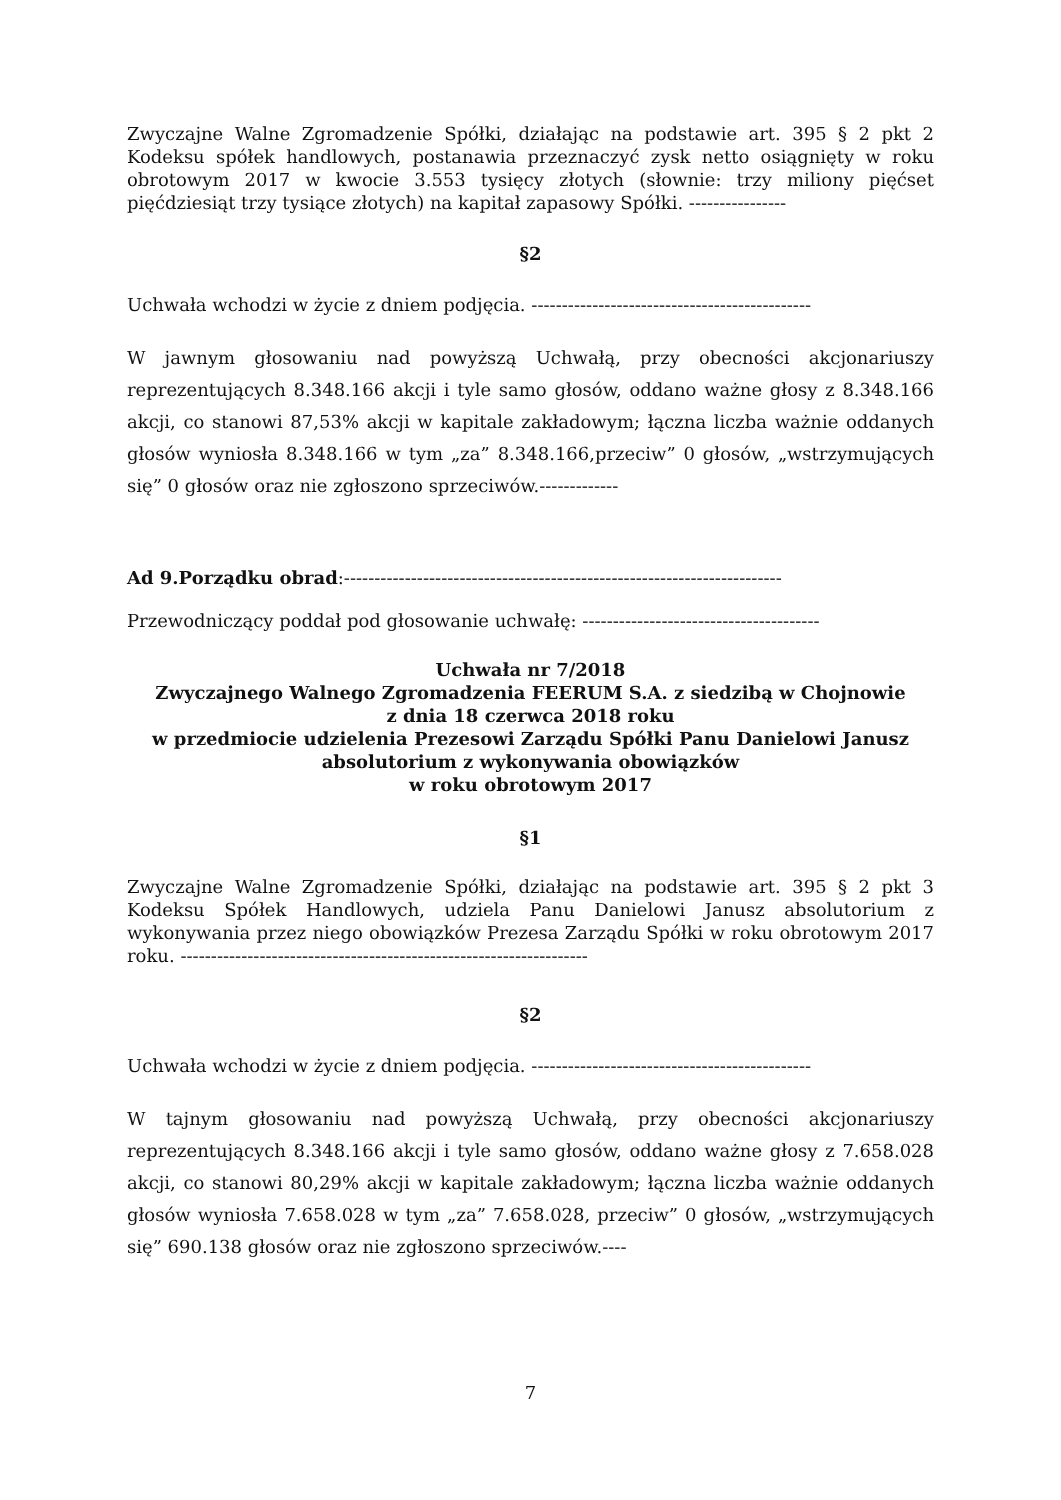Zwyczajne Walne Zgromadzenie Spółki, działając na podstawie art. 395 § 2 pkt 2 Kodeksu spółek handlowych, postanawia przeznaczyć zysk netto osiągnięty w roku obrotowym 2017 w kwocie 3.553 tysięcy złotych (słownie: trzy miliony pięćset pięćdziesiąt trzy tysiące złotych) na kapitał zapasowy Spółki. ----------------
§2
Uchwała wchodzi w życie z dniem podjęcia. ----------------------------------------------
W jawnym głosowaniu nad powyższą Uchwałą, przy obecności akcjonariuszy reprezentujących 8.348.166 akcji i tyle samo głosów, oddano ważne głosy z 8.348.166 akcji, co stanowi 87,53% akcji w kapitale zakładowym; łączna liczba ważnie oddanych głosów wyniosła 8.348.166 w tym „za” 8.348.166,przeciw” 0 głosów, „wstrzymujących się” 0 głosów oraz nie zgłoszono sprzeciwów.-------------
Ad 9.Porządku obrad:------------------------------------------------------------------------
Przewodniczący poddał pod głosowanie uchwałę: ---------------------------------------
Uchwała nr 7/2018
Zwyczajnego Walnego Zgromadzenia FEERUM S.A. z siedzibą w Chojnowie
z dnia 18 czerwca 2018 roku
w przedmiocie udzielenia Prezesowi Zarządu Spółki Panu Danielowi Janusz
absolutorium z wykonywania obowiązków
w roku obrotowym 2017
§1
Zwyczajne Walne Zgromadzenie Spółki, działając na podstawie art. 395 § 2 pkt 3 Kodeksu Spółek Handlowych, udziela Panu Danielowi Janusz absolutorium z wykonywania przez niego obowiązków Prezesa Zarządu Spółki w roku obrotowym 2017 roku. -------------------------------------------------------------------
§2
Uchwała wchodzi w życie z dniem podjęcia. ----------------------------------------------
W tajnym głosowaniu nad powyższą Uchwałą, przy obecności akcjonariuszy reprezentujących 8.348.166 akcji i tyle samo głosów, oddano ważne głosy z 7.658.028 akcji, co stanowi 80,29% akcji w kapitale zakładowym; łączna liczba ważnie oddanych głosów wyniosła 7.658.028 w tym „za” 7.658.028, przeciw” 0 głosów, „wstrzymujących się” 690.138 głosów oraz nie zgłoszono sprzeciwów.----
7